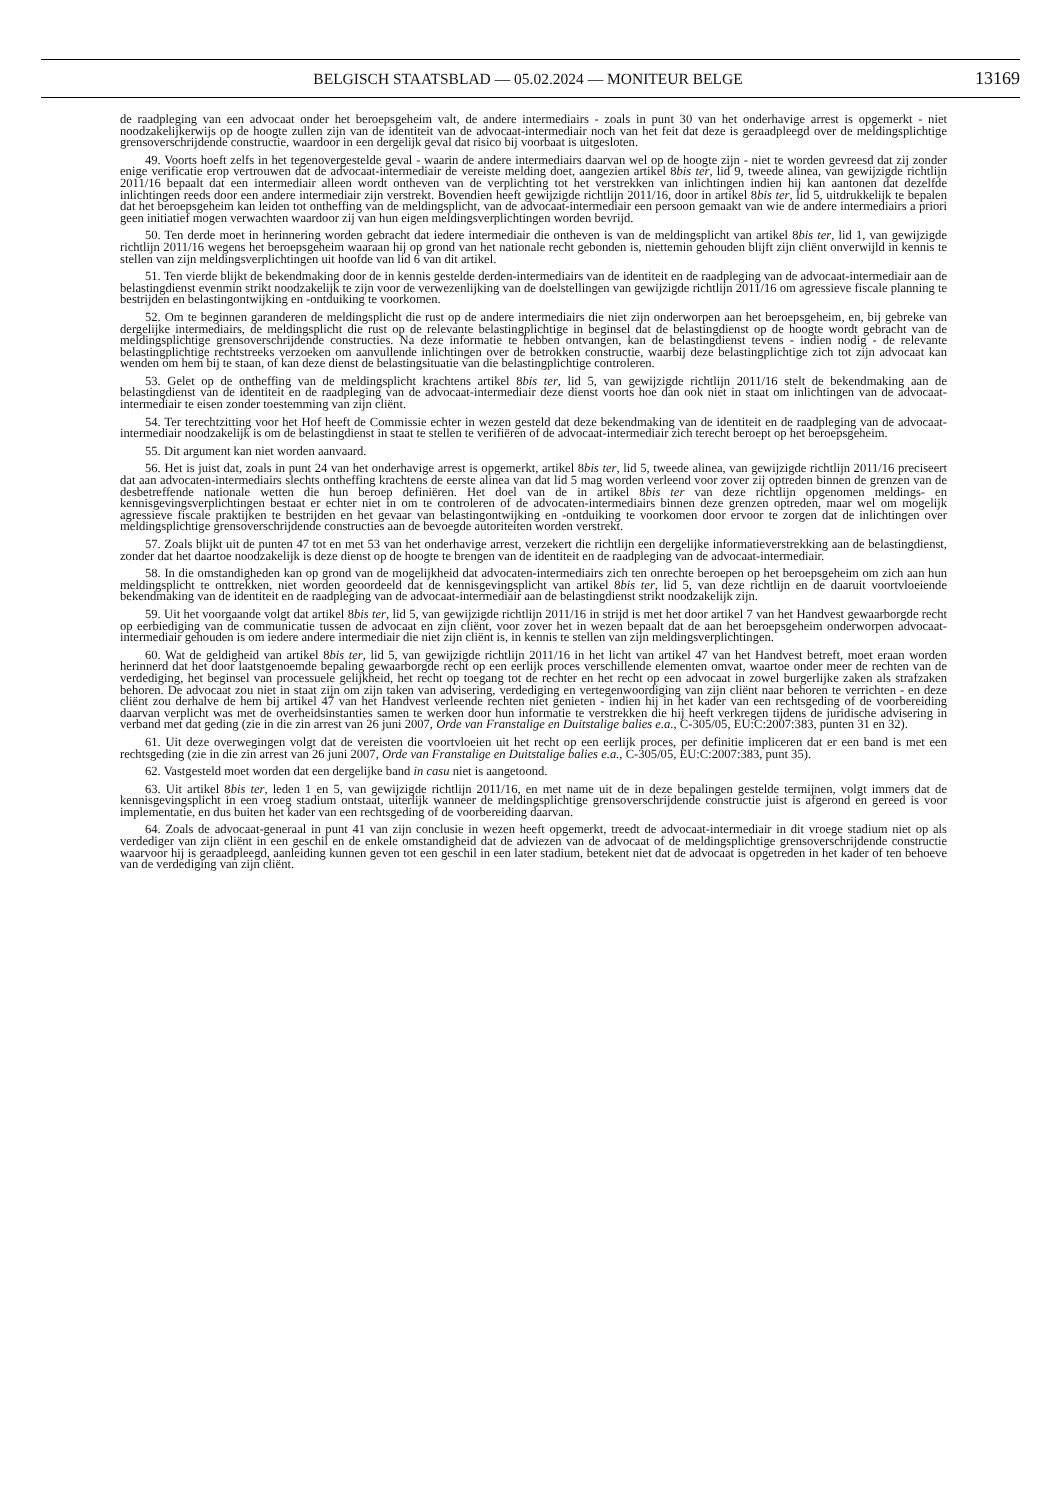BELGISCH STAATSBLAD — 05.02.2024 — MONITEUR BELGE 13169
de raadpleging van een advocaat onder het beroepsgeheim valt, de andere intermediairs - zoals in punt 30 van het onderhavige arrest is opgemerkt - niet noodzakelijkerwijs op de hoogte zullen zijn van de identiteit van de advocaat-intermediair noch van het feit dat deze is geraadpleegd over de meldingsplichtige grensoverschrijdende constructie, waardoor in een dergelijk geval dat risico bij voorbaat is uitgesloten.
49. Voorts hoeft zelfs in het tegenovergestelde geval - waarin de andere intermediairs daarvan wel op de hoogte zijn - niet te worden gevreesd dat zij zonder enige verificatie erop vertrouwen dat de advocaat-intermediair de vereiste melding doet, aangezien artikel 8bis ter, lid 9, tweede alinea, van gewijzigde richtlijn 2011/16 bepaalt dat een intermediair alleen wordt ontheven van de verplichting tot het verstrekken van inlichtingen indien hij kan aantonen dat dezelfde inlichtingen reeds door een andere intermediair zijn verstrekt. Bovendien heeft gewijzigde richtlijn 2011/16, door in artikel 8bis ter, lid 5, uitdrukkelijk te bepalen dat het beroepsgeheim kan leiden tot ontheffing van de meldingsplicht, van de advocaat-intermediair een persoon gemaakt van wie de andere intermediairs a priori geen initiatief mogen verwachten waardoor zij van hun eigen meldingsverplichtingen worden bevrijd.
50. Ten derde moet in herinnering worden gebracht dat iedere intermediair die ontheven is van de meldingsplicht van artikel 8bis ter, lid 1, van gewijzigde richtlijn 2011/16 wegens het beroepsgeheim waaraan hij op grond van het nationale recht gebonden is, niettemin gehouden blijft zijn cliënt onverwijld in kennis te stellen van zijn meldingsverplichtingen uit hoofde van lid 6 van dit artikel.
51. Ten vierde blijkt de bekendmaking door de in kennis gestelde derden-intermediairs van de identiteit en de raadpleging van de advocaat-intermediair aan de belastingdienst evenmin strikt noodzakelijk te zijn voor de verwezenlijking van de doelstellingen van gewijzigde richtlijn 2011/16 om agressieve fiscale planning te bestrijden en belastingontwijking en -ontduiking te voorkomen.
52. Om te beginnen garanderen de meldingsplicht die rust op de andere intermediairs die niet zijn onderworpen aan het beroepsgeheim, en, bij gebreke van dergelijke intermediairs, de meldingsplicht die rust op de relevante belastingplichtige in beginsel dat de belastingdienst op de hoogte wordt gebracht van de meldingsplichtige grensoverschrijdende constructies. Na deze informatie te hebben ontvangen, kan de belastingdienst tevens - indien nodig - de relevante belastingplichtige rechtstreeks verzoeken om aanvullende inlichtingen over de betrokken constructie, waarbij deze belastingplichtige zich tot zijn advocaat kan wenden om hem bij te staan, of kan deze dienst de belastingsituatie van die belastingplichtige controleren.
53. Gelet op de ontheffing van de meldingsplicht krachtens artikel 8bis ter, lid 5, van gewijzigde richtlijn 2011/16 stelt de bekendmaking aan de belastingdienst van de identiteit en de raadpleging van de advocaat-intermediair deze dienst voorts hoe dan ook niet in staat om inlichtingen van de advocaat-intermediair te eisen zonder toestemming van zijn cliënt.
54. Ter terechtzitting voor het Hof heeft de Commissie echter in wezen gesteld dat deze bekendmaking van de identiteit en de raadpleging van de advocaat-intermediair noodzakelijk is om de belastingdienst in staat te stellen te verifiëren of de advocaat-intermediair zich terecht beroept op het beroepsgeheim.
55. Dit argument kan niet worden aanvaard.
56. Het is juist dat, zoals in punt 24 van het onderhavige arrest is opgemerkt, artikel 8bis ter, lid 5, tweede alinea, van gewijzigde richtlijn 2011/16 preciseert dat aan advocaten-intermediairs slechts ontheffing krachtens de eerste alinea van dat lid 5 mag worden verleend voor zover zij optreden binnen de grenzen van de desbetreffende nationale wetten die hun beroep definiëren. Het doel van de in artikel 8bis ter van deze richtlijn opgenomen meldings- en kennisgevingsverplichtingen bestaat er echter niet in om te controleren of de advocaten-intermediairs binnen deze grenzen optreden, maar wel om mogelijk agressieve fiscale praktijken te bestrijden en het gevaar van belastingontwijking en -ontduiking te voorkomen door ervoor te zorgen dat de inlichtingen over meldingsplichtige grensoverschrijdende constructies aan de bevoegde autoriteiten worden verstrekt.
57. Zoals blijkt uit de punten 47 tot en met 53 van het onderhavige arrest, verzekert die richtlijn een dergelijke informatieverstrekking aan de belastingdienst, zonder dat het daartoe noodzakelijk is deze dienst op de hoogte te brengen van de identiteit en de raadpleging van de advocaat-intermediair.
58. In die omstandigheden kan op grond van de mogelijkheid dat advocaten-intermediairs zich ten onrechte beroepen op het beroepsgeheim om zich aan hun meldingsplicht te onttrekken, niet worden geoordeeld dat de kennisgevingsplicht van artikel 8bis ter, lid 5, van deze richtlijn en de daaruit voortvloeiende bekendmaking van de identiteit en de raadpleging van de advocaat-intermediair aan de belastingdienst strikt noodzakelijk zijn.
59. Uit het voorgaande volgt dat artikel 8bis ter, lid 5, van gewijzigde richtlijn 2011/16 in strijd is met het door artikel 7 van het Handvest gewaarborgde recht op eerbiediging van de communicatie tussen de advocaat en zijn cliënt, voor zover het in wezen bepaalt dat de aan het beroepsgeheim onderworpen advocaat-intermediair gehouden is om iedere andere intermediair die niet zijn cliënt is, in kennis te stellen van zijn meldingsverplichtingen.
60. Wat de geldigheid van artikel 8bis ter, lid 5, van gewijzigde richtlijn 2011/16 in het licht van artikel 47 van het Handvest betreft, moet eraan worden herinnerd dat het door laatstgenoemde bepaling gewaarborgde recht op een eerlijk proces verschillende elementen omvat, waartoe onder meer de rechten van de verdediging, het beginsel van processuele gelijkheid, het recht op toegang tot de rechter en het recht op een advocaat in zowel burgerlijke zaken als strafzaken behoren. De advocaat zou niet in staat zijn om zijn taken van advisering, verdediging en vertegenwoordiging van zijn cliënt naar behoren te verrichten - en deze cliënt zou derhalve de hem bij artikel 47 van het Handvest verleende rechten niet genieten - indien hij in het kader van een rechtsgeding of de voorbereiding daarvan verplicht was met de overheidsinstanties samen te werken door hun informatie te verstrekken die hij heeft verkregen tijdens de juridische advisering in verband met dat geding (zie in die zin arrest van 26 juni 2007, Orde van Franstalige en Duitstalige balies e.a., C-305/05, EU:C:2007:383, punten 31 en 32).
61. Uit deze overwegingen volgt dat de vereisten die voortvloeien uit het recht op een eerlijk proces, per definitie impliceren dat er een band is met een rechtsgeding (zie in die zin arrest van 26 juni 2007, Orde van Franstalige en Duitstalige balies e.a., C-305/05, EU:C:2007:383, punt 35).
62. Vastgesteld moet worden dat een dergelijke band in casu niet is aangetoond.
63. Uit artikel 8bis ter, leden 1 en 5, van gewijzigde richtlijn 2011/16, en met name uit de in deze bepalingen gestelde termijnen, volgt immers dat de kennisgevingsplicht in een vroeg stadium ontstaat, uiterlijk wanneer de meldingsplichtige grensoverschrijdende constructie juist is afgerond en gereed is voor implementatie, en dus buiten het kader van een rechtsgeding of de voorbereiding daarvan.
64. Zoals de advocaat-generaal in punt 41 van zijn conclusie in wezen heeft opgemerkt, treedt de advocaat-intermediair in dit vroege stadium niet op als verdediger van zijn cliënt in een geschil en de enkele omstandigheid dat de adviezen van de advocaat of de meldingsplichtige grensoverschrijdende constructie waarvoor hij is geraadpleegd, aanleiding kunnen geven tot een geschil in een later stadium, betekent niet dat de advocaat is opgetreden in het kader of ten behoeve van de verdediging van zijn cliënt.